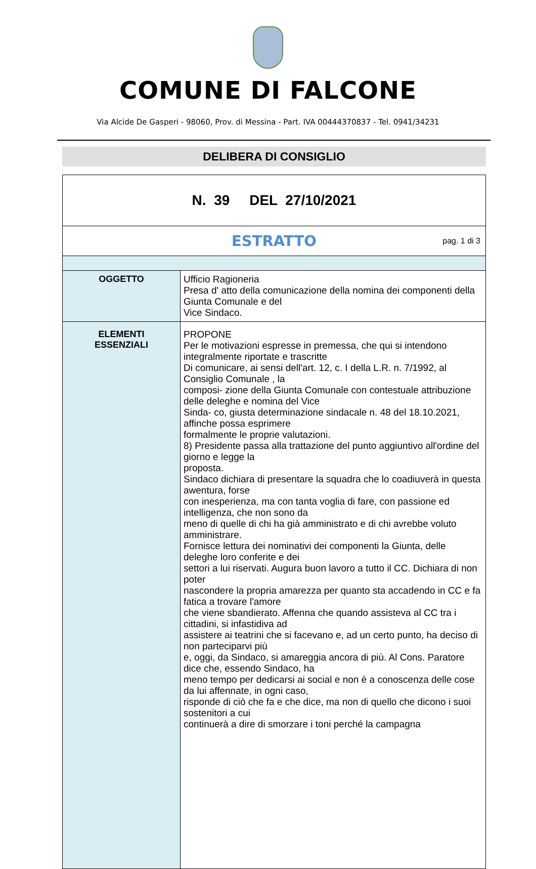COMUNE DI FALCONE
Via Alcide De Gasperi - 98060, Prov. di Messina - Part. IVA 00444370837 - Tel. 0941/34231
DELIBERA DI CONSIGLIO
| N. 39 DEL 27/10/2021 | |
| ESTRATTO pag. 1 di 3 | |
| OGGETTO | Ufficio Ragioneria Presa d' atto della comunicazione della nomina dei componenti della Giunta Comunale e del Vice Sindaco. |
| ELEMENTI ESSENZIALI | PROPONE Per le motivazioni espresse in premessa, che qui si intendono integralmente riportate e trascritte Di comunicare, ai sensi dell'art. 12, c. I della L.R. n. 7/1992, al Consiglio Comunale , la composi- zione della Giunta Comunale con contestuale attribuzione delle deleghe e nomina del Vice Sinda- co, giusta determinazione sindacale n. 48 del 18.10.2021, affinche possa esprimere formalmente le proprie valutazioni. 8) Presidente passa alla trattazione del punto aggiuntivo all'ordine del giorno e legge la proposta. Sindaco dichiara di presentare la squadra che lo coadiuverà in questa awentura, forse con inesperienza, ma con tanta voglia di fare, con passione ed intelligenza, che non sono da meno di quelle di chi ha già amministrato e di chi avrebbe voluto amministrare. Fornisce lettura dei nominativi dei componenti la Giunta, delle deleghe loro conferite e dei settori a lui riservati. Augura buon lavoro a tutto il CC. Dichiara di non poter nascondere la propria amarezza per quanto sta accadendo in CC e fa fatica a trovare l'amore che viene sbandierato. Affenna che quando assisteva al CC tra i cittadini, si infastidiva ad assistere ai teatrini che si facevano e, ad un certo punto, ha deciso di non parteciparvi più e, oggi, da Sindaco, si amareggia ancora di più. Al Cons. Paratore dice che, essendo Sindaco, ha meno tempo per dedicarsi ai social e non è a conoscenza delle cose da lui affennate, in ogni caso, risponde di ciò che fa e che dice, ma non di quello che dicono i suoi sostenitori a cui continuerà a dire di smorzare i toni perché la campagna |